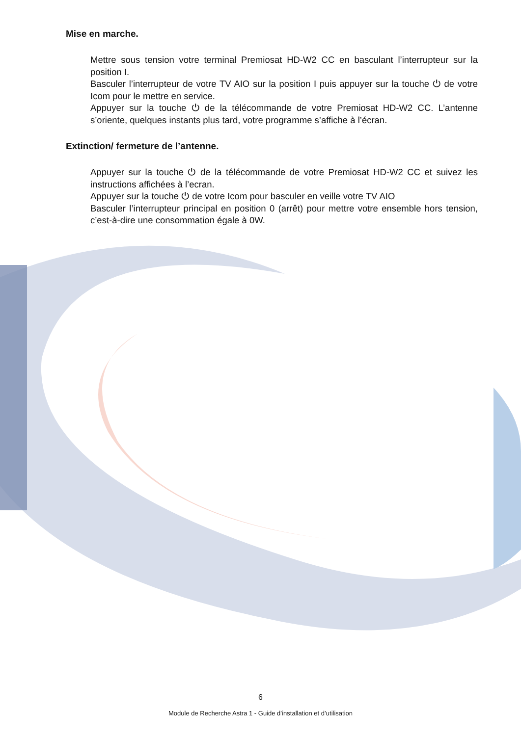Mise en marche.
Mettre sous tension votre terminal Premiosat HD-W2 CC en basculant l’interrupteur sur la position I.
Basculer l’interrupteur de votre TV AIO sur la position I puis appuyer sur la touche ⏻ de votre Icom pour le mettre en service.
Appuyer sur la touche ⏻ de la télécommande de votre Premiosat HD-W2 CC. L’antenne s’oriente, quelques instants plus tard, votre programme s’affiche à l’écran.
Extinction/ fermeture de l’antenne.
Appuyer sur la touche ⏻ de la télécommande de votre Premiosat HD-W2 CC et suivez les instructions affichées à l’ecran.
Appuyer sur la touche ⏻ de votre Icom pour basculer en veille votre TV AIO
Basculer l’interrupteur principal en position 0 (arrêt) pour mettre votre ensemble hors tension, c’est-à-dire une consommation égale à 0W.
6
Module de Recherche Astra 1 - Guide d’installation et d’utilisation